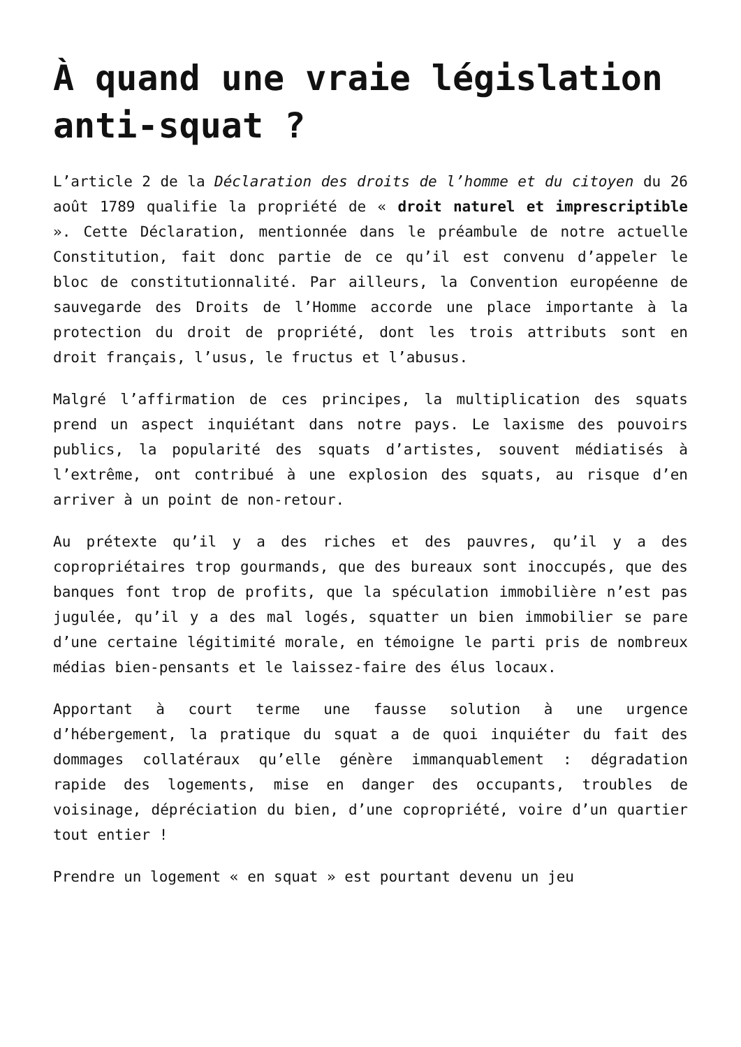À quand une vraie législation anti-squat ?
L’article 2 de la Déclaration des droits de l’homme et du citoyen du 26 août 1789 qualifie la propriété de « droit naturel et imprescriptible ». Cette Déclaration, mentionnée dans le préambule de notre actuelle Constitution, fait donc partie de ce qu’il est convenu d’appeler le bloc de constitutionnalité. Par ailleurs, la Convention européenne de sauvegarde des Droits de l’Homme accorde une place importante à la protection du droit de propriété, dont les trois attributs sont en droit français, l’usus, le fructus et l’abusus.
Malgré l’affirmation de ces principes, la multiplication des squats prend un aspect inquiétant dans notre pays. Le laxisme des pouvoirs publics, la popularité des squats d’artistes, souvent médiatisés à l’extrême, ont contribué à une explosion des squats, au risque d’en arriver à un point de non-retour.
Au prétexte qu’il y a des riches et des pauvres, qu’il y a des copropriétaires trop gourmands, que des bureaux sont inoccupés, que des banques font trop de profits, que la spéculation immobilière n’est pas jugulée, qu’il y a des mal logés, squatter un bien immobilier se pare d’une certaine légitimité morale, en témoigne le parti pris de nombreux médias bien-pensants et le laissez-faire des élus locaux.
Apportant à court terme une fausse solution à une urgence d’hébergement, la pratique du squat a de quoi inquiéter du fait des dommages collatéraux qu’elle génère immanquablement : dégradation rapide des logements, mise en danger des occupants, troubles de voisinage, dépréciation du bien, d’une copropriété, voire d’un quartier tout entier !
Prendre un logement « en squat » est pourtant devenu un jeu